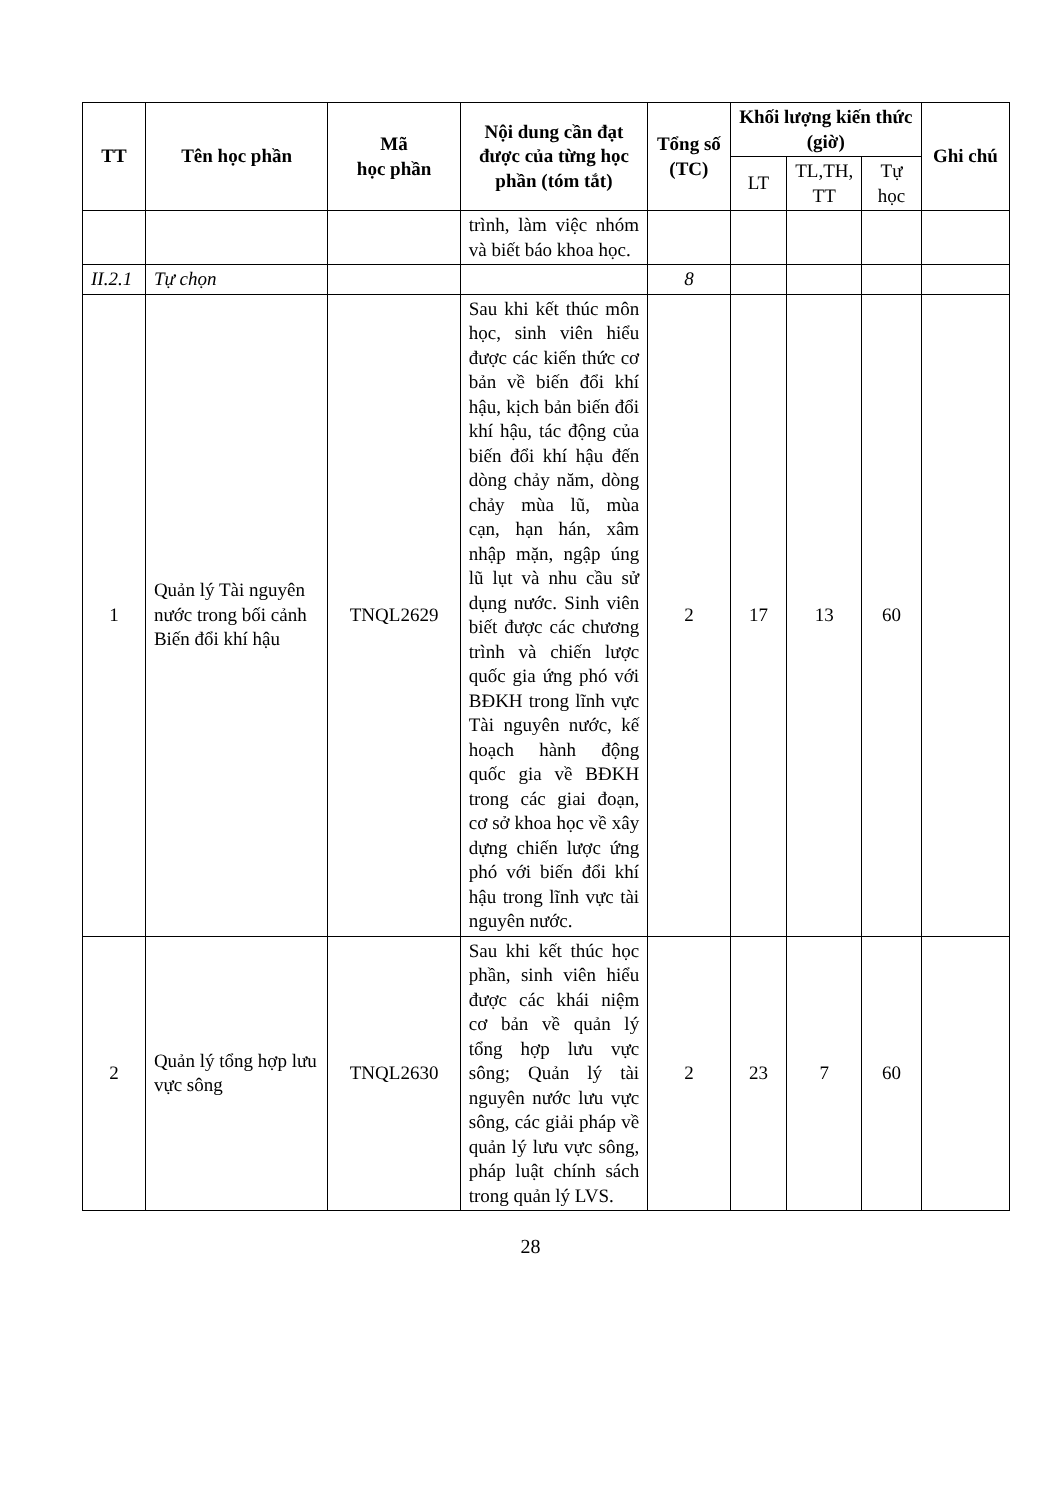| TT | Tên học phần | Mã học phần | Nội dung cần đạt được của từng học phần (tóm tắt) | Tổng số (TC) | Khối lượng kiến thức (giờ) | | | Ghi chú |
| --- | --- | --- | --- | --- | --- | --- | --- | --- |
| | | | | | LT | TL,TH, TT | Tự học | |
| | | | trình, làm việc nhóm và biết báo khoa học. | | | | | |
| II.2.1 | Tự chọn | | | 8 | | | | |
| 1 | Quản lý Tài nguyên nước trong bối cảnh Biến đổi khí hậu | TNQL2629 | Sau khi kết thúc môn học, sinh viên hiểu được các kiến thức cơ bản về biến đổi khí hậu, kịch bản biến đổi khí hậu, tác động của biến đổi khí hậu đến dòng chảy năm, dòng chảy mùa lũ, mùa cạn, hạn hán, xâm nhập mặn, ngập úng lũ lụt và nhu cầu sử dụng nước. Sinh viên biết được các chương trình và chiến lược quốc gia ứng phó với BĐKH trong lĩnh vực Tài nguyên nước, kế hoạch hành động quốc gia về BĐKH trong các giai đoạn, cơ sở khoa học về xây dựng chiến lược ứng phó với biến đổi khí hậu trong lĩnh vực tài nguyên nước. | 2 | 17 | 13 | 60 | |
| 2 | Quản lý tổng hợp lưu vực sông | TNQL2630 | Sau khi kết thúc học phần, sinh viên hiểu được các khái niệm cơ bản về quản lý tổng hợp lưu vực sông; Quản lý tài nguyên nước lưu vực sông, các giải pháp về quản lý lưu vực sông, pháp luật chính sách trong quản lý LVS. | 2 | 23 | 7 | 60 | |
28